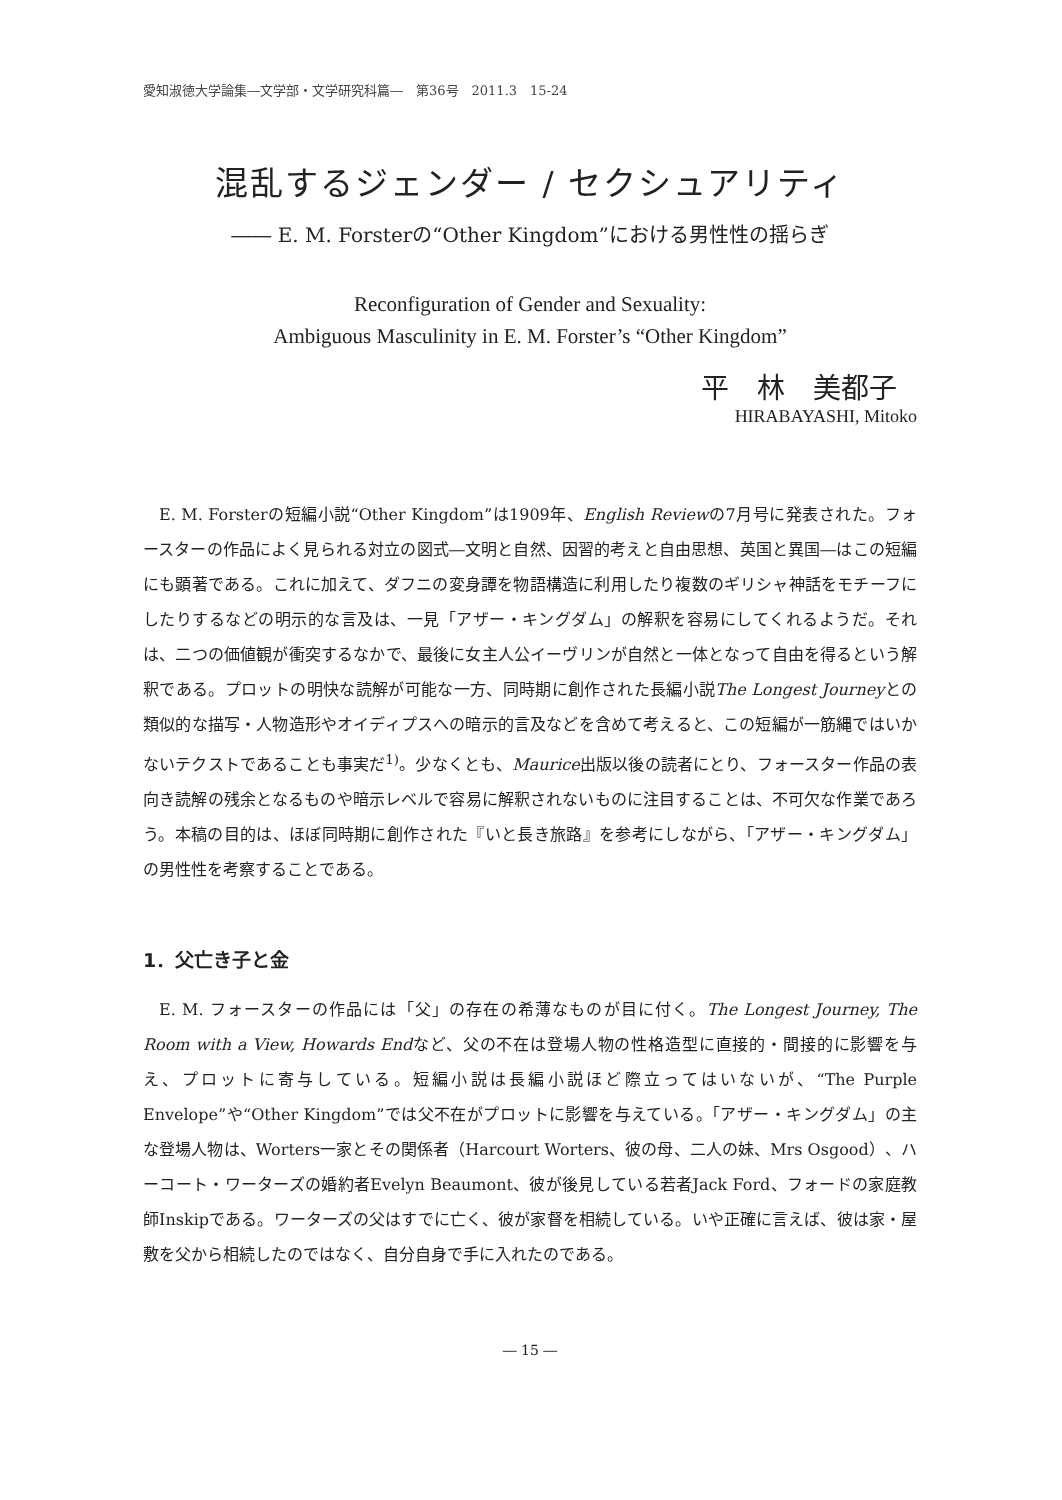愛知淑徳大学論集―文学部・文学研究科篇―　第36号　2011.3　15-24
混乱するジェンダー / セクシュアリティ
―― E. M. Forsterの“Other Kingdom”における男性性の揺らぎ
Reconfiguration of Gender and Sexuality:
Ambiguous Masculinity in E. M. Forster’s “Other Kingdom”
平　林　美都子
HIRABAYASHI, Mitoko
E. M. Forsterの短編小説“Other Kingdom”は1909年、English Reviewの7月号に発表された。フォースターの作品によく見られる対立の図式―文明と自然、因習的考えと自由思想、英国と異国―はこの短編にも顕著である。これに加えて、ダフニの変身譚を物語構造に利用したり複数のギリシャ神話をモチーフにしたりするなどの明示的な言及は、一見「アザー・キングダム」の解釈を容易にしてくれるようだ。それは、二つの価値観が衝突するなかで、最後に女主人公イーヴリンが自然と一体となって自由を得るという解釈である。プロットの明快な読解が可能な一方、同時期に創作された長編小説The Longest Journeyとの類似的な描写・人物造形やオイディプスへの暗示的言及などを含めて考えると、この短編が一筋縄ではいかないテクストであることも事実だ<sup>1)</sup>。少なくとも、Maurice出版以後の読者にとり、フォースター作品の表向き読解の残余となるものや暗示レベルで容易に解釈されないものに注目することは、不可欠な作業であろう。本稿の目的は、ほぼ同時期に創作された『いと長き旅路』を参考にしながら、「アザー・キングダム」の男性性を考察することである。
1．父亡き子と金
E. M. フォースターの作品には「父」の存在の希薄なものが目に付く。The Longest Journey, The Room with a View, Howards Endなど、父の不在は登場人物の性格造型に直接的・間接的に影響を与え、プロットに寄与している。短編小説は長編小説ほど際立ってはいないが、“The Purple Envelope”や“Other Kingdom”では父不在がプロットに影響を与えている。「アザー・キングダム」の主な登場人物は、Worters一家とその関係者（Harcourt Worters、彼の母、二人の妹、Mrs Osgood）、ハーコート・ワーターズの婚約者Evelyn Beaumont、彼が後見している若者Jack Ford、フォードの家庭教師Inskipである。ワーターズの父はすでに亡く、彼が家督を相続している。いや正確に言えば、彼は家・屋敷を父から相続したのではなく、自分自身で手に入れたのである。
― 15 ―